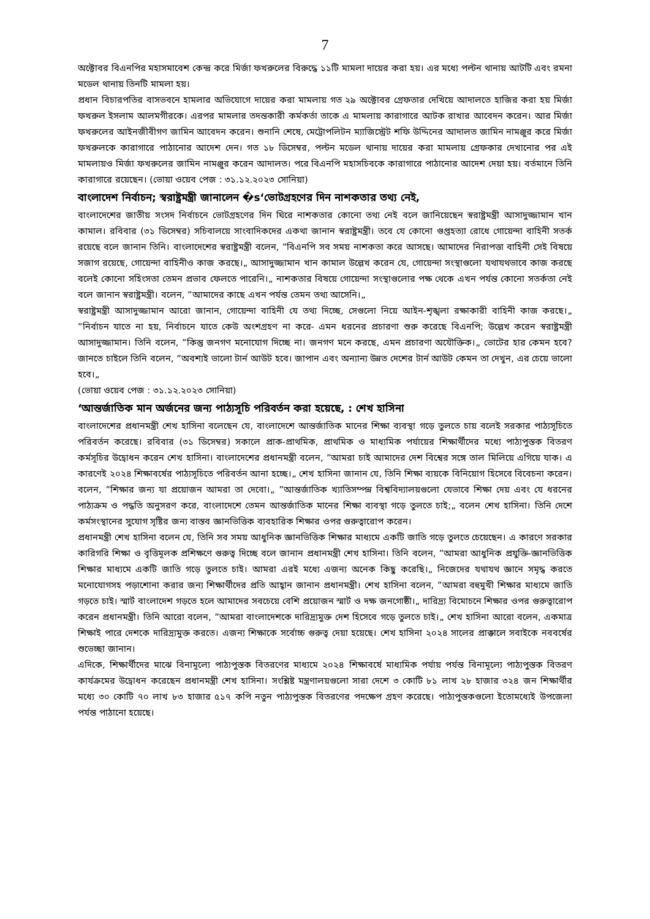7
অক্টোবর বিএনপির মহাসমাবেশ কেন্দ্র করে মির্জা ফখরুলের বিরুদ্ধে ১১টি মামলা দায়ের করা হয়। এর মধ্যে পল্টন থানায় আটটি এবং রমনা মডেল থানায় তিনটি মামলা হয়।
প্রধান বিচারপতির বাসভবনে হামলার অভিযোগে দায়ের করা মামলায় গত ২৯ অক্টোবর গ্রেফতার দেখিয়ে আদালতে হাজির করা হয় মির্জা ফখরুল ইসলাম আলমগীরকে। এরপর মামলার তদন্তকারী কর্মকর্তা তাকে এ মামলায় কারাগারে আটক রাখার আবেদন করেন। আর মির্জা ফখরুলের আইনজীবীগণ জামিন আবেদন করেন। শুনানি শেষে, মেট্রোপলিটন ম্যাজিস্ট্রেট শফি উদ্দিনের আদালত জামিন নামঞ্জুর করে মির্জা ফখরুলকে কারাগারে পাঠানোর আদেশ দেন। গত ১৮ ডিসেম্বর, পল্টন মডেল থানায় দায়ের করা মামলায় গ্রেফকার দেখানোর পর এই মামলায়ও মির্জা ফখরুলের জামিন নামঞ্জুর করেন আদালত। পরে বিএনপি মহাসচিবকে কারাগারে পাঠানোর আদেশ দেয়া হয়। বর্তমানে তিনি কারাগারে রয়েছেন। (ভোয়া ওয়েব পেজ : ৩১.১২.২০২৩ সোনিয়া)
বাংলাদেশ নির্বাচন; স্বরাষ্ট্রমন্ত্রী জানালেন �s‘ভোটগ্রহণের দিন নাশকতার তথ্য নেই,
বাংলাদেশের জাতীয় সংসদ নির্বাচনে ভোটগ্রহণের দিন ঘিরে নাশকতার কোনো তথ্য নেই বলে জানিয়েছেন স্বরাষ্ট্রমন্ত্রী আসাদুজ্জামান খান কামাল। রবিবার (৩১ ডিসেম্বর) সচিবালয়ে সাংবাদিকদের একথা জানান স্বরাষ্ট্রমন্ত্রী। তবে যে কোনো গুপ্তহত্যা রোধে গোয়েন্দা বাহিনী সতর্ক রয়েছে বলে জানান তিনি। বাংলাদেশের স্বরাষ্ট্রমন্ত্রী বলেন, ”বিএনপি সব সময় নাশকতা করে আসছে। আমাদের নিরাপত্তা বাহিনী সেই বিষয়ে সজাগ রয়েছে, গোয়েন্দা বাহিনীও কাজ করছে।„ আসাদুজ্জামান খান কামাল উল্লেখ করেন যে, গোয়েন্দা সংস্থাগুলো যথাযথভাবে কাজ করছে বলেই কোনো সহিংসতা তেমন প্রভাব ফেলতে পারেনি।„ নাশকতার বিষয়ে গোয়েন্দা সংস্থাগুলোর পক্ষ থেকে এখন পর্যন্ত কোনো সতর্কতা নেই বলে জানান স্বরাষ্ট্রমন্ত্রী। বলেন, ”আমাদের কাছে এখন পর্যন্ত তেমন তথ্য আসেনি।„
স্বরাষ্ট্রমন্ত্রী আসাদুজ্জামান আরো জানান, গোয়েন্দা বাহিনী যে তথ্য দিচ্ছে, সেগুলো নিয়ে আইন-শৃঙ্খলা রক্ষাকারী বাহিনী কাজ করছে।„ ”নির্বাচন যাতে না হয়, নির্বাচনে যাতে কেউ অংশগ্রহণ না করে- এমন ধরনের প্রচারণা শুরু করেছে বিএনপি; উল্লেখ করেন স্বরাষ্ট্রমন্ত্রী আসাদুজ্জামান। তিনি বলেন, ”কিন্তু জনগণ মনোযোগ দিচ্ছে না। জনগণ মনে করছে, এমন প্রচারণা অযৌক্তিক।„ ভোটের হার কেমন হবে? জানতে চাইলে তিনি বলেন, ”অবশ্যই ভালো টার্ন আউট হবে। জাপান এবং অন্যান্য উন্নত দেশের টার্ন আউট কেমন তা দেখুন, এর চেয়ে ভালো হবে।„
(ভোয়া ওয়েব পেজ : ৩১.১২.২০২৩ সোনিয়া)
‘আন্তর্জাতিক মান অর্জনের জন্য পাঠ্যসূচি পরিবর্তন করা হয়েছে, : শেখ হাসিনা
বাংলাদেশের প্রধানমন্ত্রী শেখ হাসিনা বলেছেন যে, বাংলাদেশে আন্তর্জাতিক মানের শিক্ষা ব্যবস্থা গড়ে তুলতে চায় বলেই সরকার পাঠ্যসূচিতে পরিবর্তন করেছে। রবিবার (৩১ ডিসেম্বর) সকালে প্রাক-প্রাথমিক, প্রাথমিক ও মাধ্যমিক পর্যায়ের শিক্ষার্থীদের মধ্যে পাঠ্যপুস্তক বিতরণ কর্মসূচির উদ্বোধন করেন শেখ হাসিনা। বাংলাদেশের প্রধানমন্ত্রী বলেন, ”আমরা চাই আমাদের দেশ বিশ্বের সঙ্গে তাল মিলিয়ে এগিয়ে যাক। এ কারণেই ২০২৪ শিক্ষাবর্ষের পাঠ্যসূচিতে পরিবর্তন আনা হচ্ছে।„ শেখ হাসিনা জানান যে, তিনি শিক্ষা ব্যয়কে বিনিয়োগ হিসেবে বিবেচনা করেন। বলেন, ”শিক্ষার জন্য যা প্রয়োজন আমরা তা দেবো।„ ”আন্তর্জাতিক খ্যাতিসম্পন্ন বিশ্ববিদ্যালয়গুলো যেভাবে শিক্ষা দেয় এবং যে ধরনের পাঠ্যক্রম ও পদ্ধতি অনুসরণ করে, বাংলাদেশে তেমন আন্তর্জাতিক মানের শিক্ষা ব্যবস্থা গড়ে তুলতে চাই;„ বলেন শেখ হাসিনা। তিনি দেশে কর্মসংস্থানের সুযোগ সৃষ্টির জন্য বাস্তব জ্ঞানভিত্তিক ব্যবহারিক শিক্ষার ওপর গুরুত্বারোপ করেন।
প্রধানমন্ত্রী শেখ হাসিনা বলেন যে, তিনি সব সময় আধুনিক জ্ঞানভিত্তিক শিক্ষার মাধ্যমে একটি জাতি গড়ে তুলতে চেয়েছেন। এ কারণে সরকার কারিগরি শিক্ষা ও বৃত্তিমূলক প্রশিক্ষণে গুরুত্ব দিচ্ছে বলে জানান প্রধানমন্ত্রী শেখ হাসিনা। তিনি বলেন, ”আমরা আধুনিক প্রযুক্তি-জ্ঞানভিত্তিক শিক্ষার মাধ্যমে একটি জাতি গড়ে তুলতে চাই। আমরা এরই মধ্যে এজন্য অনেক কিছু করেছি।„ নিজেদের যথাযথ জ্ঞানে সমৃদ্ধ করতে মনোযোগসহ পড়াশোনা করার জন্য শিক্ষার্থীদের প্রতি আহ্বান জানান প্রধানমন্ত্রী। শেখ হাসিনা বলেন, ”আমরা বহুমুখী শিক্ষার মাধ্যমে জাতি গড়তে চাই। স্মার্ট বাংলাদেশ গড়তে হলে আমাদের সবচেয়ে বেশি প্রয়োজন স্মার্ট ও দক্ষ জনগোষ্ঠী।„ দারিদ্র্য বিমোচনে শিক্ষার ওপর গুরুত্বারোপ করেন প্রধানমন্ত্রী। তিনি আরো বলেন, ”আমরা বাংলাদেশকে দারিদ্র্যমুক্ত দেশ হিসেবে গড়ে তুলতে চাই।„ শেখ হাসিনা আরো বলেন, একমাত্র শিক্ষাই পারে দেশকে দারিদ্র্যমুক্ত করতে। এজন্য শিক্ষাকে সর্বোচ্চ গুরুত্ব দেয়া হয়েছে। শেখ হাসিনা ২০২৪ সালের প্রাক্কালে সবাইকে নববর্ষের শুভেচ্ছা জানান।
এদিকে, শিক্ষার্থীদের মাঝে বিনামূল্যে পাঠ্যপুস্তক বিতরণের মাধ্যমে ২০২৪ শিক্ষাবর্ষে মাধ্যমিক পর্যায় পর্যন্ত বিনামূল্যে পাঠ্যপুস্তক বিতরণ কার্যক্রমের উদ্বোধন করেছেন প্রধানমন্ত্রী শেখ হাসিনা। সংশ্লিষ্ট মন্ত্রণালয়গুলো সারা দেশে ৩ কোটি ৮১ লাখ ২৮ হাজার ৩২৪ জন শিক্ষার্থীর মধ্যে ৩০ কোটি ৭০ লাখ ৮৩ হাজার ৫১৭ কপি নতুন পাঠ্যপুস্তক বিতরণের পদক্ষেপ গ্রহণ করেছে। পাঠ্যপুস্তকগুলো ইতোমধ্যেই উপজেলা পর্যন্ত পাঠানো হয়েছে।